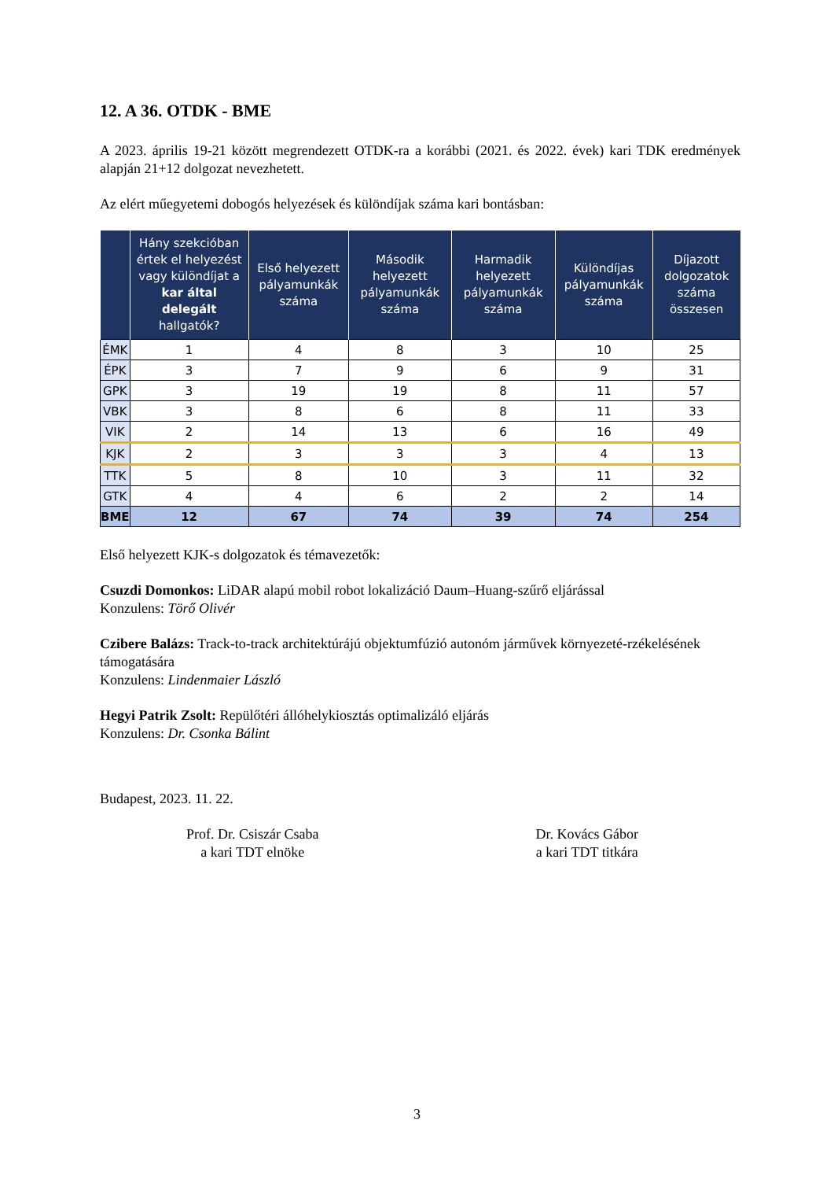12. A 36. OTDK - BME
A 2023. április 19-21 között megrendezett OTDK-ra a korábbi (2021. és 2022. évek) kari TDK eredmények alapján 21+12 dolgozat nevezhetett.
Az elért műegyetemi dobogós helyezések és különdíjak száma kari bontásban:
| | Hány szekcióban értek el helyezést vagy különdíjat a kar által delegált hallgatók? | Első helyezett pályamunkák száma | Második helyezett pályamunkák száma | Harmadik helyezett pályamunkák száma | Különdíjas pályamunkák száma | Díjazott dolgozatok száma összesen |
| --- | --- | --- | --- | --- | --- | --- |
| ÉMK | 1 | 4 | 8 | 3 | 10 | 25 |
| ÉPK | 3 | 7 | 9 | 6 | 9 | 31 |
| GPK | 3 | 19 | 19 | 8 | 11 | 57 |
| VBK | 3 | 8 | 6 | 8 | 11 | 33 |
| VIK | 2 | 14 | 13 | 6 | 16 | 49 |
| KJK | 2 | 3 | 3 | 3 | 4 | 13 |
| TTK | 5 | 8 | 10 | 3 | 11 | 32 |
| GTK | 4 | 4 | 6 | 2 | 2 | 14 |
| BME | 12 | 67 | 74 | 39 | 74 | 254 |
Első helyezett KJK-s dolgozatok és témavezetők:
Csuzdi Domonkos: LiDAR alapú mobil robot lokalizáció Daum–Huang-szűrő eljárással
Konzulens: Törő Olivér
Czibere Balázs: Track-to-track architektúrájú objektumfúzió autonóm járművek környezeté-rzékelésének támogatására
Konzulens: Lindenmaier László
Hegyi Patrik Zsolt: Repülőtéri állóhelykiosztás optimalizáló eljárás
Konzulens: Dr. Csonka Bálint
Budapest, 2023. 11. 22.
Prof. Dr. Csiszár Csaba
a kari TDT elnöke
Dr. Kovács Gábor
a kari TDT titkára
3